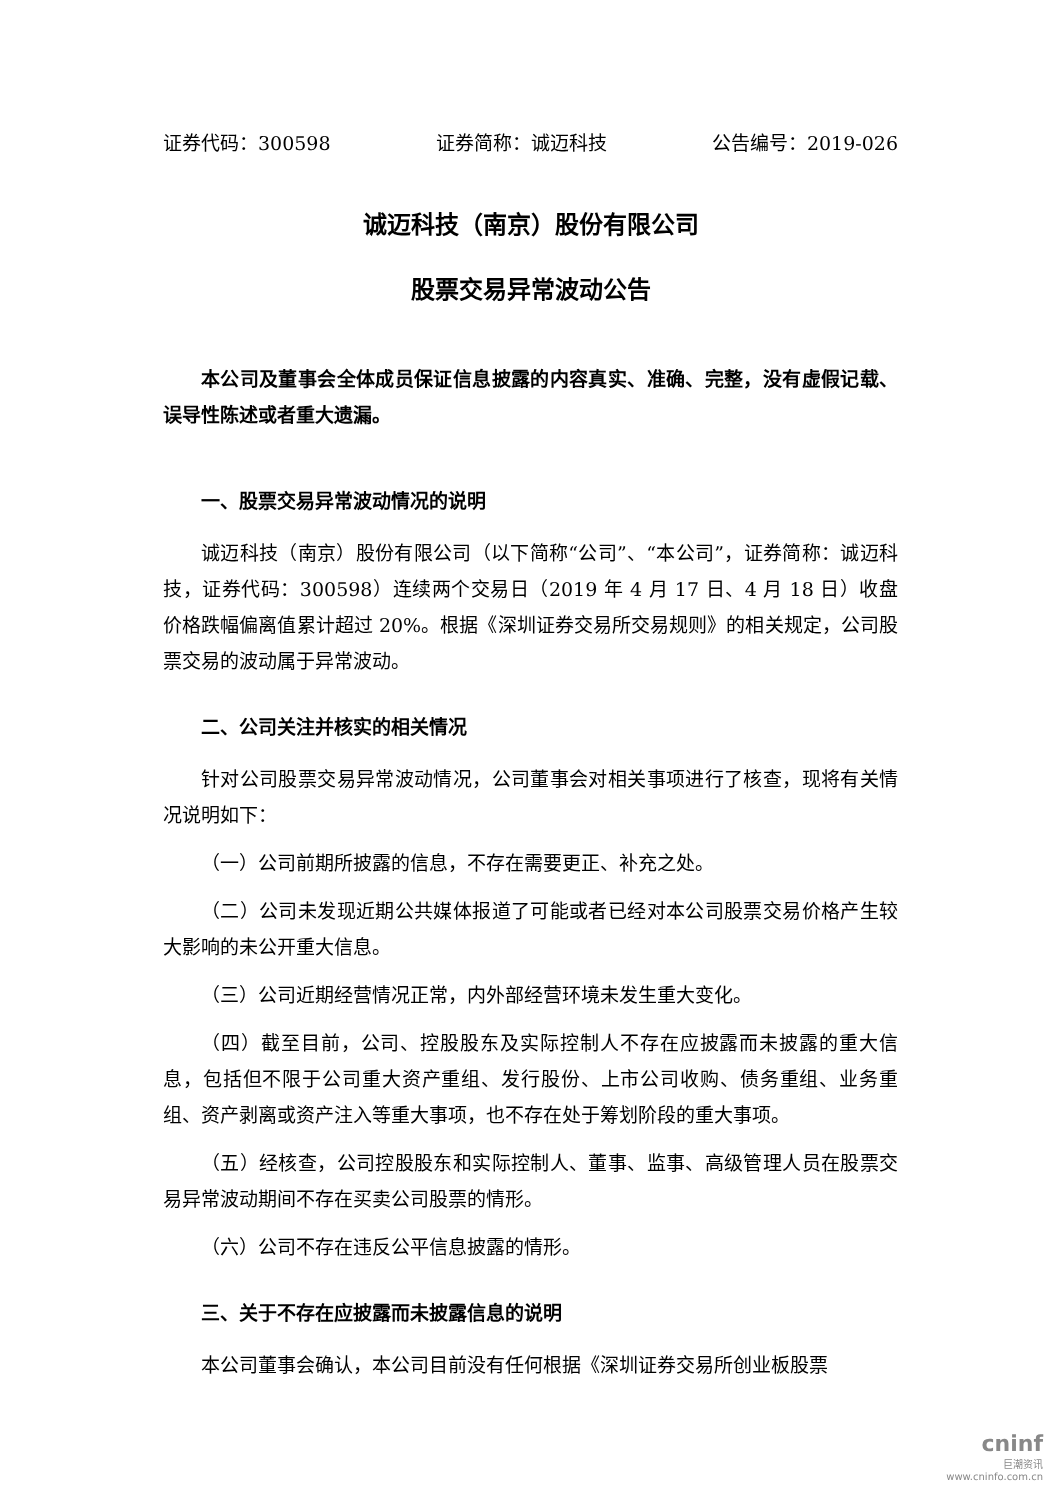证券代码：300598 证券简称：诚迈科技 公告编号：2019-026
诚迈科技（南京）股份有限公司
股票交易异常波动公告
本公司及董事会全体成员保证信息披露的内容真实、准确、完整，没有虚假记载、误导性陈述或者重大遗漏。
一、股票交易异常波动情况的说明
诚迈科技（南京）股份有限公司（以下简称“公司”、“本公司”，证券简称：诚迈科技，证券代码：300598）连续两个交易日（2019 年 4 月 17 日、4 月 18 日）收盘价格跌幅偏离值累计超过 20%。根据《深圳证券交易所交易规则》的相关规定，公司股票交易的波动属于异常波动。
二、公司关注并核实的相关情况
针对公司股票交易异常波动情况，公司董事会对相关事项进行了核查，现将有关情况说明如下：
（一）公司前期所披露的信息，不存在需要更正、补充之处。
（二）公司未发现近期公共媒体报道了可能或者已经对本公司股票交易价格产生较大影响的未公开重大信息。
（三）公司近期经营情况正常，内外部经营环境未发生重大变化。
（四）截至目前，公司、控股股东及实际控制人不存在应披露而未披露的重大信息，包括但不限于公司重大资产重组、发行股份、上市公司收购、债务重组、业务重组、资产剥离或资产注入等重大事项，也不存在处于筹划阶段的重大事项。
（五）经核查，公司控股股东和实际控制人、董事、监事、高级管理人员在股票交易异常波动期间不存在买卖公司股票的情形。
（六）公司不存在违反公平信息披露的情形。
三、关于不存在应披露而未披露信息的说明
本公司董事会确认，本公司目前没有任何根据《深圳证券交易所创业板股票
cninf
巨潮资讯
www.cninfo.com.cn